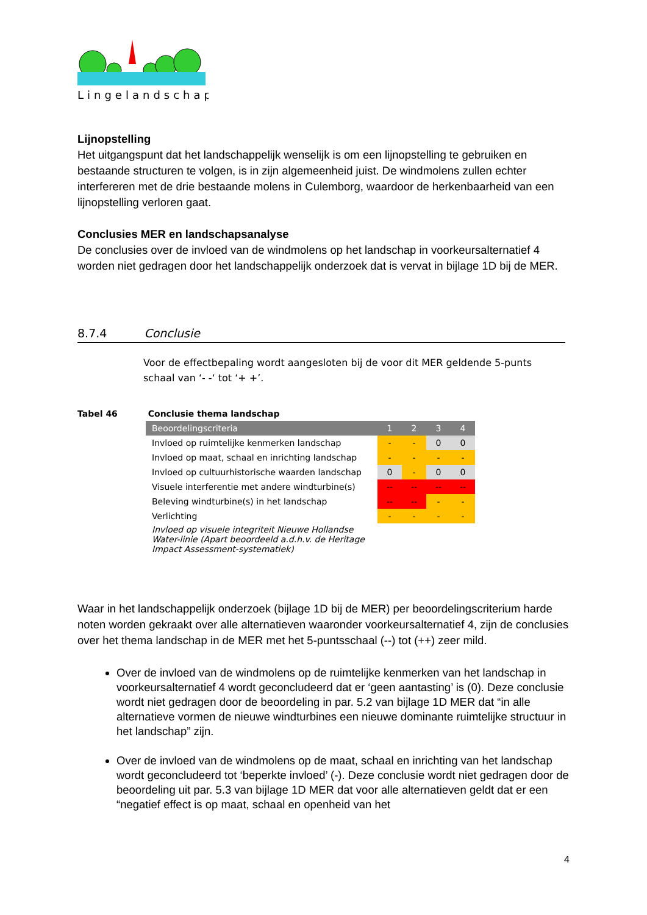Lingelandschap
Lijnopstelling
Het uitgangspunt dat het landschappelijk wenselijk is om een lijnopstelling te gebruiken en bestaande structuren te volgen, is in zijn algemeenheid juist. De windmolens zullen echter interfereren met de drie bestaande molens in Culemborg, waardoor de herkenbaarheid van een lijnopstelling verloren gaat.
Conclusies MER en landschapsanalyse
De conclusies over de invloed van de windmolens op het landschap in voorkeursalternatief 4 worden niet gedragen door het landschappelijk onderzoek dat is vervat in bijlage 1D bij de MER.
8.7.4 Conclusie
Voor de effectbepaling wordt aangesloten bij de voor dit MER geldende 5-punts schaal van ‘- -‘ tot ‘+ +’.
Tabel 46 Conclusie thema landschap
| Beoordelingscriteria | 1 | 2 | 3 | 4 |
| --- | --- | --- | --- | --- |
| Invloed op ruimtelijke kenmerken landschap | - | - | 0 | 0 |
| Invloed op maat, schaal en inrichting landschap | - | - | - | - |
| Invloed op cultuurhistorische waarden landschap | 0 | - | 0 | 0 |
| Visuele interferentie met andere windturbine(s) | -- | -- | -- | -- |
| Beleving windturbine(s) in het landschap | -- | -- | - | - |
| Verlichting | - | - | - | - |
| Invloed op visuele integriteit Nieuwe Hollandse Water-linie (Apart beoordeeld a.d.h.v. de Heritage Impact Assessment-systematiek) | | | | |
Waar in het landschappelijk onderzoek (bijlage 1D bij de MER) per beoordelingscriterium harde noten worden gekraakt over alle alternatieven waaronder voorkeursalternatief 4, zijn de conclusies over het thema landschap in de MER met het 5-puntsschaal (--) tot (++) zeer mild.
Over de invloed van de windmolens op de ruimtelijke kenmerken van het landschap in voorkeursalternatief 4 wordt geconcludeerd dat er ‘geen aantasting’ is (0). Deze conclusie wordt niet gedragen door de beoordeling in par. 5.2 van bijlage 1D MER dat “in alle alternatieve vormen de nieuwe windturbines een nieuwe dominante ruimtelijke structuur in het landschap” zijn.
Over de invloed van de windmolens op de maat, schaal en inrichting van het landschap wordt geconcludeerd tot ‘beperkte invloed’ (-). Deze conclusie wordt niet gedragen door de beoordeling uit par. 5.3 van bijlage 1D MER dat voor alle alternatieven geldt dat er een “negatief effect is op maat, schaal en openheid van het
4